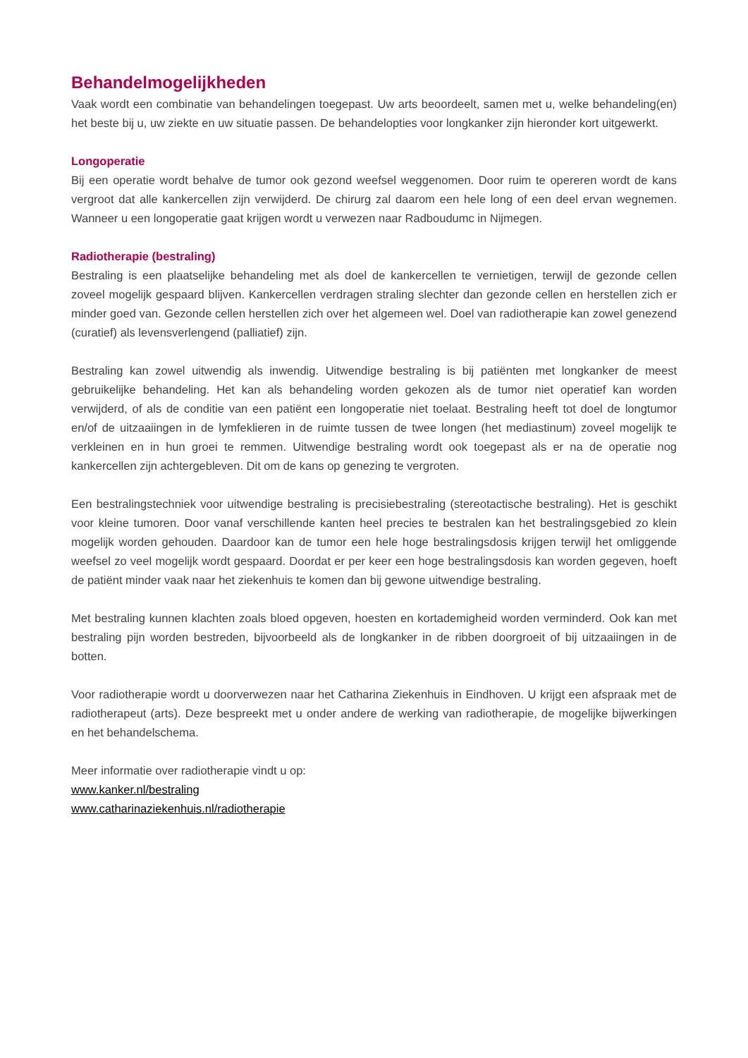Behandelmogelijkheden
Vaak wordt een combinatie van behandelingen toegepast. Uw arts beoordeelt, samen met u, welke behandeling(en) het beste bij u, uw ziekte en uw situatie passen. De behandelopties voor longkanker zijn hieronder kort uitgewerkt.
Longoperatie
Bij een operatie wordt behalve de tumor ook gezond weefsel weggenomen. Door ruim te opereren wordt de kans vergroot dat alle kankercellen zijn verwijderd. De chirurg zal daarom een hele long of een deel ervan wegnemen. Wanneer u een longoperatie gaat krijgen wordt u verwezen naar Radboudumc in Nijmegen.
Radiotherapie (bestraling)
Bestraling is een plaatselijke behandeling met als doel de kankercellen te vernietigen, terwijl de gezonde cellen zoveel mogelijk gespaard blijven. Kankercellen verdragen straling slechter dan gezonde cellen en her­stellen zich er minder goed van. Gezonde cellen herstellen zich over het algemeen wel. Doel van radio­therapie kan zowel genezend (curatief) als levensverlengend (palliatief) zijn.
Bestraling kan zowel uitwendig als inwendig. Uitwendige bestraling is bij patiënten met longkanker de meest gebruikelijke behandeling. Het kan als behandeling worden gekozen als de tumor niet operatief kan worden verwijderd, of als de conditie van een patiënt een longoperatie niet toelaat. Bestraling heeft tot doel de longtumor en/of de uitzaaiingen in de lymfeklieren in de ruimte tussen de twee longen (het mediastinum) zoveel mogelijk te verkleinen en in hun groei te remmen. Uitwendige bestraling wordt ook toegepast als er na de operatie nog kankercellen zijn achtergebleven. Dit om de kans op genezing te vergroten.
Een bestralingstechniek voor uitwendige bestraling is precisiebestraling (stereotactische bestraling). Het is geschikt voor kleine tumoren. Door vanaf verschillende kanten heel precies te bestralen kan het bestralings­gebied zo klein mogelijk worden gehouden. Daardoor kan de tumor een hele hoge bestralingsdosis krijgen terwijl het omliggende weefsel zo veel mogelijk wordt gespaard. Doordat er per keer een hoge bestralings­dosis kan worden gegeven, hoeft de patiënt minder vaak naar het ziekenhuis te komen dan bij gewone uitwendige bestraling.
Met bestraling kunnen klachten zoals bloed opgeven, hoesten en kortademigheid worden verminderd. Ook kan met bestraling pijn worden bestreden, bijvoorbeeld als de longkanker in de ribben doorgroeit of bij uit­zaaiingen in de botten.
Voor radiotherapie wordt u doorverwezen naar het Catharina Ziekenhuis in Eindhoven. U krijgt een afspraak met de radiotherapeut (arts). Deze bespreekt met u onder andere de werking van radiotherapie, de mogelijke bijwerkingen en het behandelschema.
Meer informatie over radiotherapie vindt u op:
www.kanker.nl/bestraling
www.catharinaziekenhuis.nl/radiotherapie